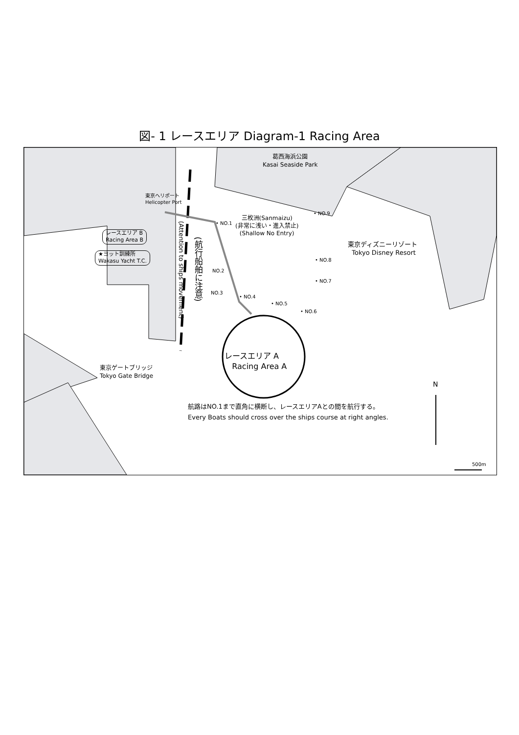図- 1 レースエリア Diagram-1 Racing Area
葛西海浜公園
Kasai Seaside Park
東京ヘリポート
Helicopter Port
レースエリア B
Racing Area B
★ヨット訓練所
Wakasu Yacht T.C.
三枚洲(Sanmaizu)
(非常に浅い・進入禁止)
(Shallow No Entry)
• NO.1
NO.2
NO.3
• NO.4
• NO.5
• NO.6
• NO.7
• NO.8
• NO.9
東京ディズニーリゾート
Tokyo Disney Resort
(航行船舶に注意)
(Attention to ships movement)
レースエリア A
Racing Area A
東京ゲートブリッジ
Tokyo Gate Bridge
航路はNO.1まで直角に横断し、レースエリアAとの間を航行する。
Every Boats should cross over the ships course at right angles.
N
500m